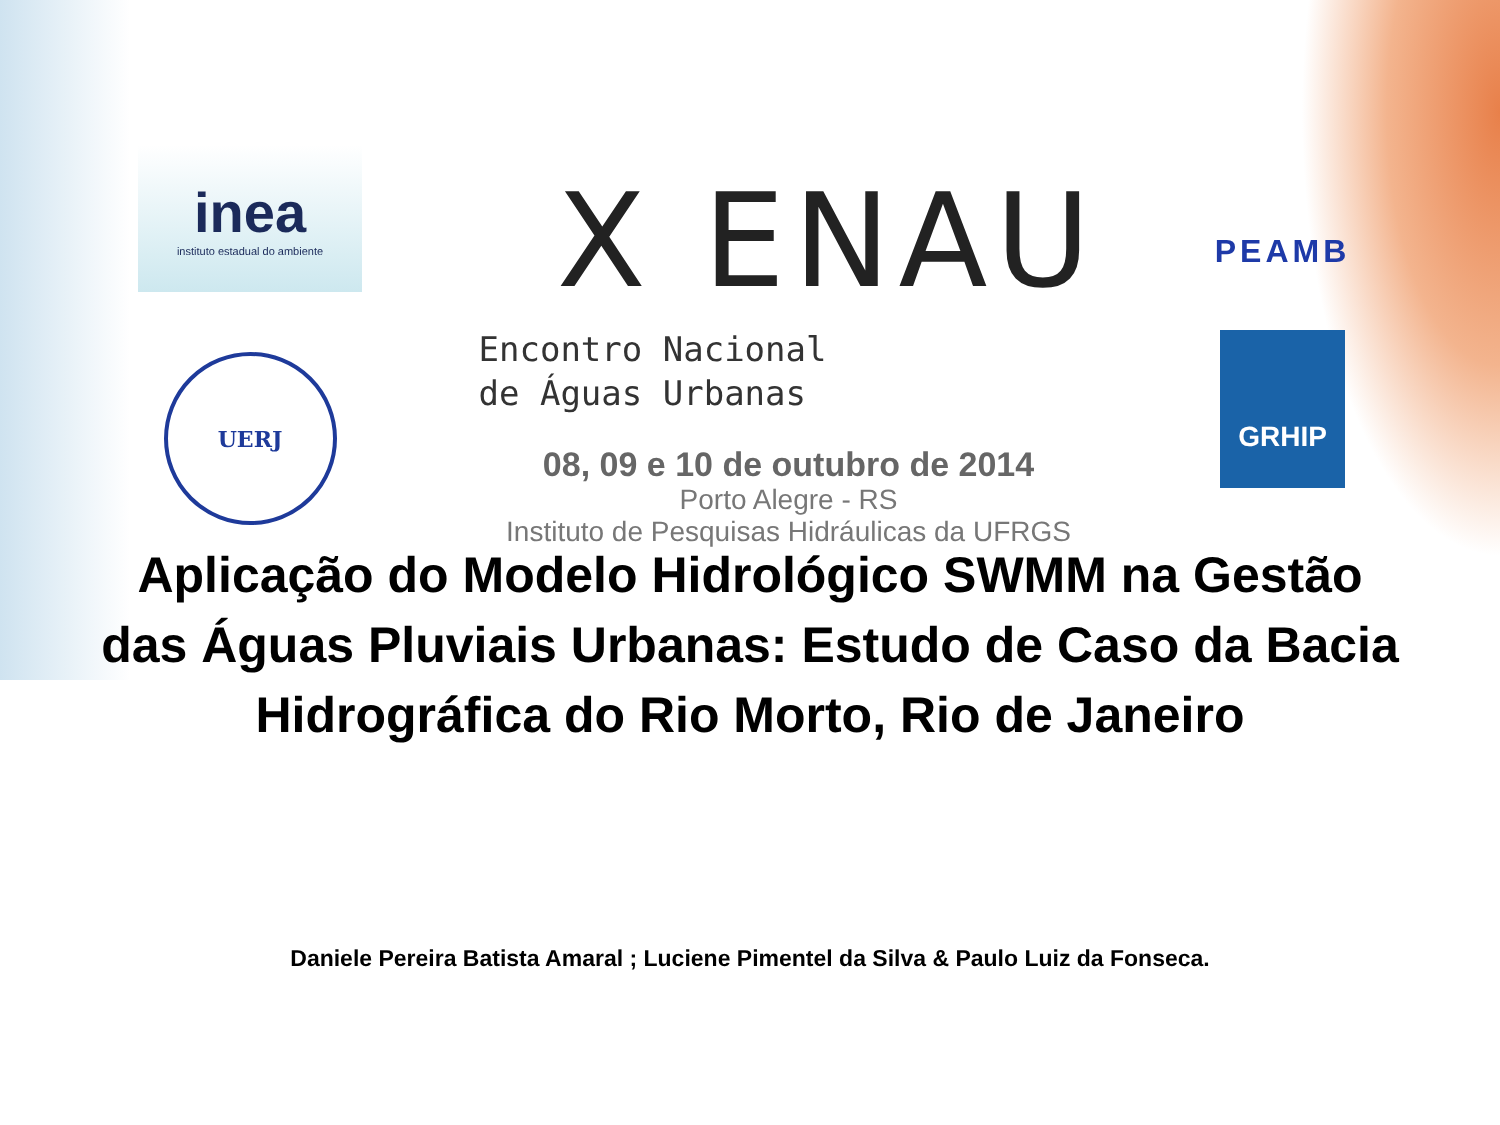inea
instituto estadual do ambiente
UERJ
X ENAU
Encontro Nacional
de Águas Urbanas
08, 09 e 10 de outubro de 2014
Porto Alegre - RS
Instituto de Pesquisas Hidráulicas da UFRGS
PEAMB
GRHIP
Aplicação do Modelo Hidrológico SWMM na Gestão das Águas Pluviais Urbanas: Estudo de Caso da Bacia Hidrográfica do Rio Morto, Rio de Janeiro
Daniele Pereira Batista Amaral ; Luciene Pimentel da Silva & Paulo Luiz da Fonseca.